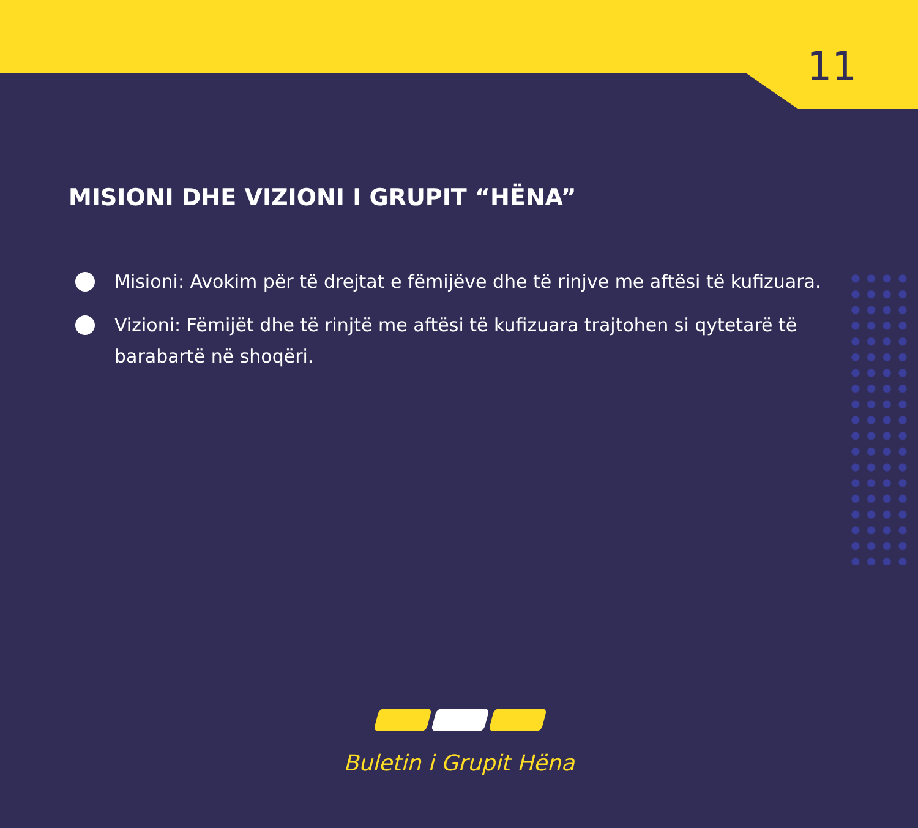11
MISIONI DHE VIZIONI I GRUPIT “HËNA”
Misioni: Avokim për të drejtat e fëmijëve dhe të rinjve me aftësi të kufizuara.
Vizioni: Fëmijët dhe të rinjtë me aftësi të kufizuara trajtohen si qytetarë të barabartë në shoqëri.
Buletin i Grupit Hëna